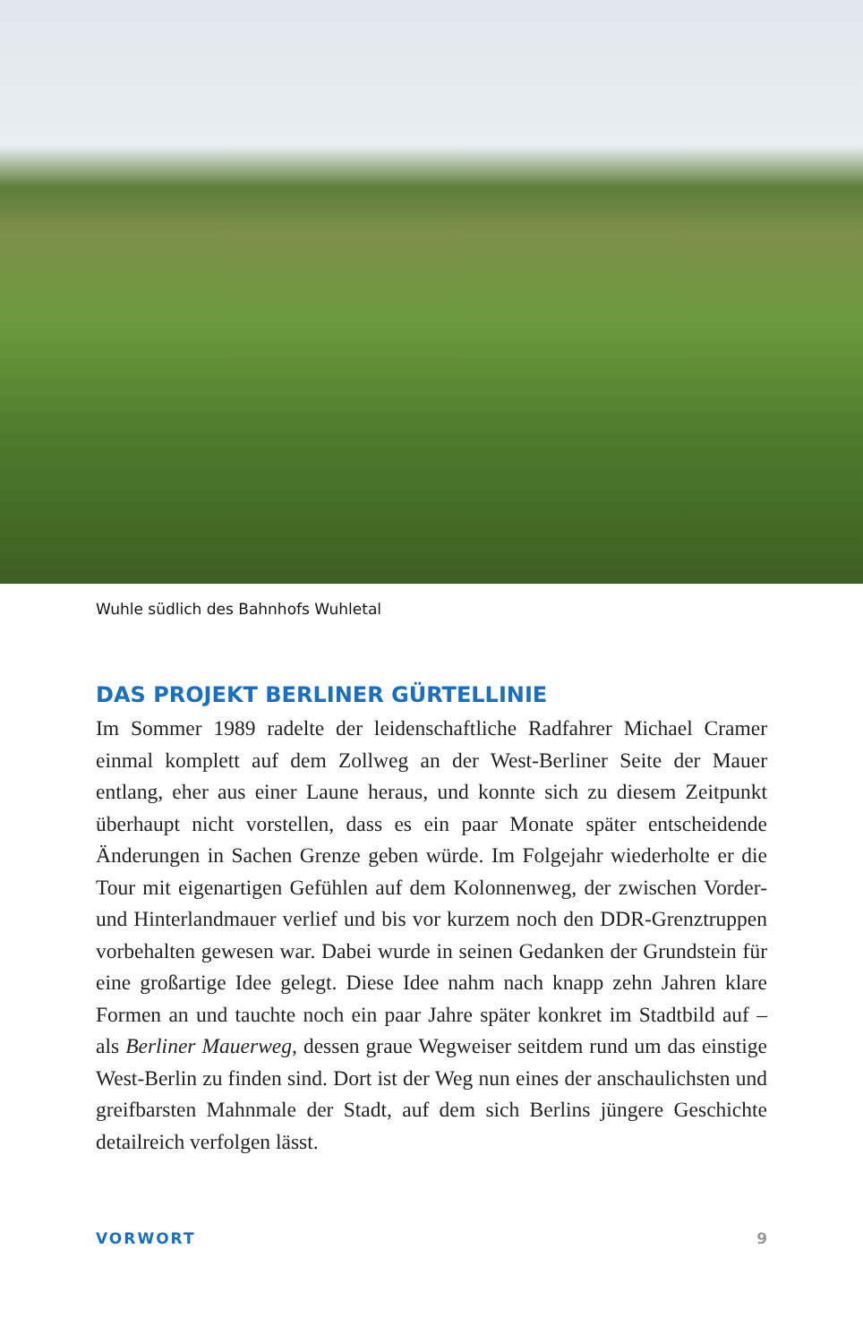Wuhle südlich des Bahnhofs Wuhletal
DAS PROJEKT BERLINER GÜRTELLINIE
Im Sommer 1989 radelte der leidenschaftliche Radfahrer Michael Cramer einmal komplett auf dem Zollweg an der West-Berliner Seite der Mauer entlang, eher aus einer Laune heraus, und konnte sich zu diesem Zeitpunkt überhaupt nicht vorstellen, dass es ein paar Monate später entscheidende Änderungen in Sachen Grenze geben würde. Im Folgejahr wiederholte er die Tour mit eigenartigen Gefühlen auf dem Kolonnenweg, der zwischen Vorder- und Hinterlandmauer verlief und bis vor kurzem noch den DDR-Grenztruppen vorbehalten gewesen war. Dabei wurde in seinen Gedanken der Grundstein für eine großartige Idee gelegt. Diese Idee nahm nach knapp zehn Jahren klare Formen an und tauchte noch ein paar Jahre später konkret im Stadtbild auf – als Berliner Mauerweg, dessen graue Wegweiser seitdem rund um das einstige West-Berlin zu finden sind. Dort ist der Weg nun eines der anschaulichsten und greifbarsten Mahnmale der Stadt, auf dem sich Berlins jüngere Geschichte detailreich verfolgen lässt.
VORWORT 9